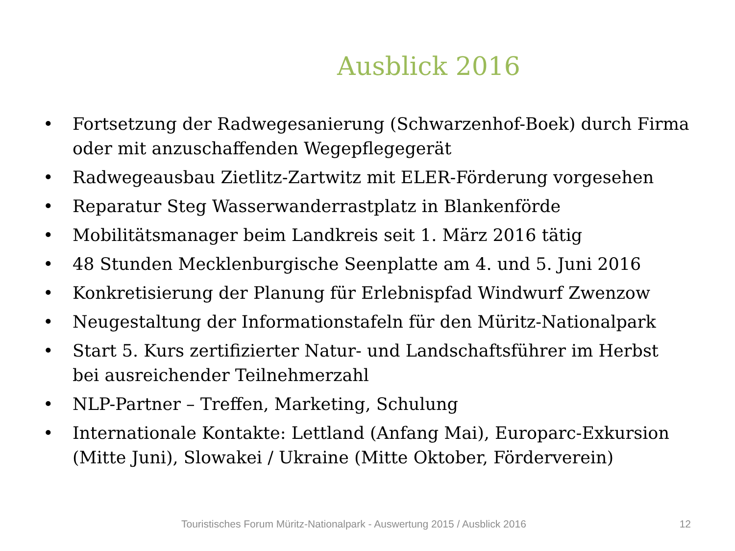Ausblick 2016
• Fortsetzung der Radwegesanierung (Schwarzenhof-Boek) durch Firma oder mit anzuschaffenden Wegepflegegerät
• Radwegeausbau Zietlitz-Zartwitz mit ELER-Förderung vorgesehen
• Reparatur Steg Wasserwanderrastplatz in Blankenförde
• Mobilitätsmanager beim Landkreis seit 1. März 2016 tätig
• 48 Stunden Mecklenburgische Seenplatte am 4. und 5. Juni 2016
• Konkretisierung der Planung für Erlebnispfad Windwurf Zwenzow
• Neugestaltung der Informationstafeln für den Müritz-Nationalpark
• Start 5. Kurs zertifizierter Natur- und Landschaftsführer im Herbst bei ausreichender Teilnehmerzahl
• NLP-Partner – Treffen, Marketing, Schulung
• Internationale Kontakte: Lettland (Anfang Mai), Europarc-Exkursion (Mitte Juni), Slowakei / Ukraine (Mitte Oktober, Förderverein)
Touristisches Forum Müritz-Nationalpark - Auswertung 2015 / Ausblick 2016 12